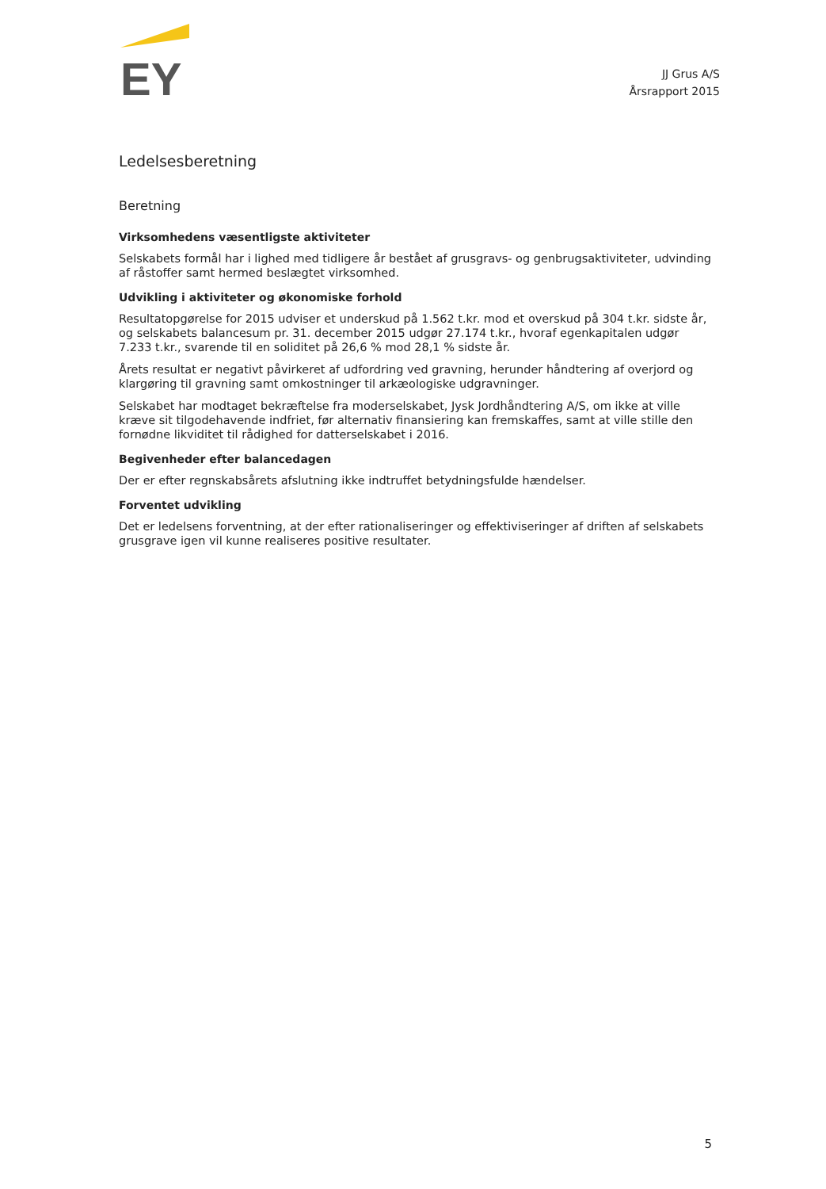EY
JJ Grus A/S
Årsrapport 2015
Ledelsesberetning
Beretning
Virksomhedens væsentligste aktiviteter
Selskabets formål har i lighed med tidligere år bestået af grusgravs- og genbrugsaktiviteter, udvinding af råstoffer samt hermed beslægtet virksomhed.
Udvikling i aktiviteter og økonomiske forhold
Resultatopgørelse for 2015 udviser et underskud på 1.562 t.kr. mod et overskud på 304 t.kr. sidste år, og selskabets balancesum pr. 31. december 2015 udgør 27.174 t.kr., hvoraf egenkapitalen udgør 7.233 t.kr., svarende til en soliditet på 26,6 % mod 28,1 % sidste år.
Årets resultat er negativt påvirkeret af udfordring ved gravning, herunder håndtering af overjord og klargøring til gravning samt omkostninger til arkæologiske udgravninger.
Selskabet har modtaget bekræftelse fra moderselskabet, Jysk Jordhåndtering A/S, om ikke at ville kræve sit tilgodehavende indfriet, før alternativ finansiering kan fremskaffes, samt at ville stille den fornødne likviditet til rådighed for datterselskabet i 2016.
Begivenheder efter balancedagen
Der er efter regnskabsårets afslutning ikke indtruffet betydningsfulde hændelser.
Forventet udvikling
Det er ledelsens forventning, at der efter rationaliseringer og effektiviseringer af driften af selskabets grusgrave igen vil kunne realiseres positive resultater.
5